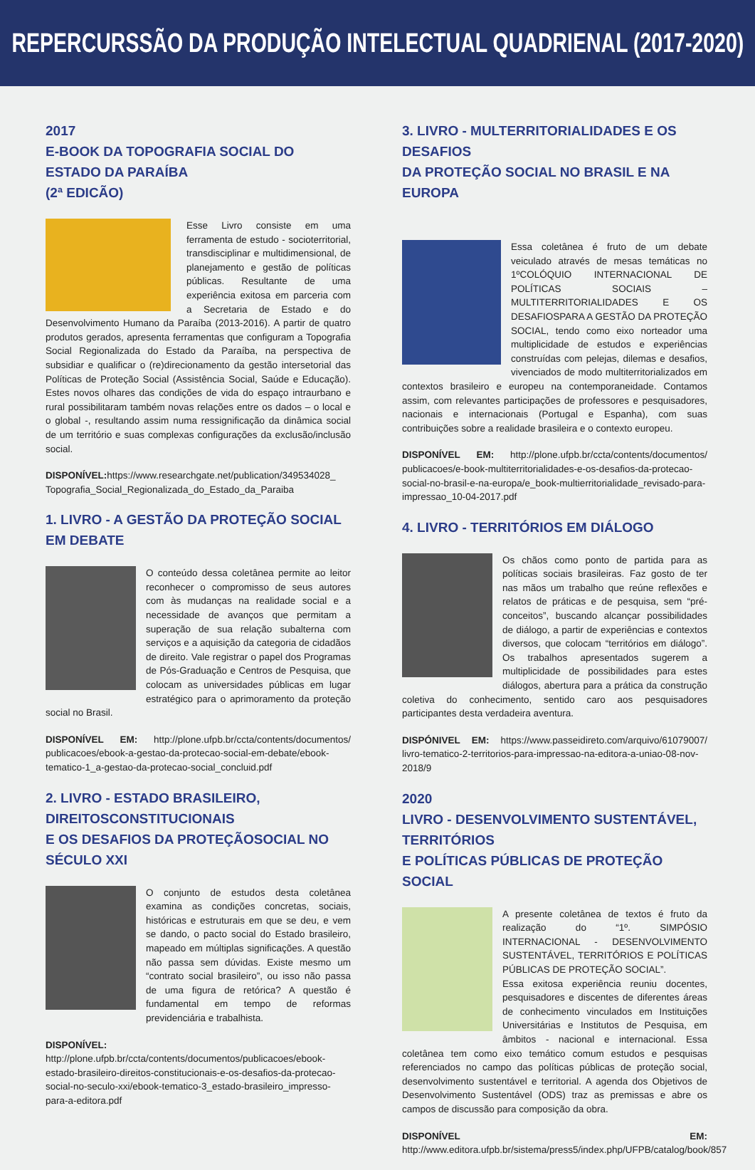REPERCURSSÃO DA PRODUÇÃO INTELECTUAL QUADRIENAL (2017-2020)
2017
E-BOOK DA TOPOGRAFIA SOCIAL DO ESTADO DA PARAÍBA
(2ª EDICÃO)
Esse Livro consiste em uma ferramenta de estudo - socioterritorial, transdisciplinar e multidimensional, de planejamento e gestão de políticas públicas. Resultante de uma experiência exitosa em parceria com a Secretaria de Estado e do Desenvolvimento Humano da Paraíba (2013-2016). A partir de quatro produtos gerados, apresenta ferramentas que configuram a Topografia Social Regionalizada do Estado da Paraíba, na perspectiva de subsidiar e qualificar o (re)direcionamento da gestão intersetorial das Políticas de Proteção Social (Assistência Social, Saúde e Educação). Estes novos olhares das condições de vida do espaço intraurbano e rural possibilitaram também novas relações entre os dados – o local e o global -, resultando assim numa ressignificação da dinâmica social de um território e suas complexas configurações da exclusão/inclusão social.
DISPONÍVEL: https://www.researchgate.net/publication/349534028_ Topografia_Social_Regionalizada_do_Estado_da_Paraiba
1. LIVRO - A GESTÃO DA PROTEÇÃO SOCIAL EM DEBATE
O conteúdo dessa coletânea permite ao leitor reconhecer o compromisso de seus autores com às mudanças na realidade social e a necessidade de avanços que permitam a superação de sua relação subalterna com serviços e a aquisição da categoria de cidadãos de direito. Vale registrar o papel dos Programas de Pós-Graduação e Centros de Pesquisa, que colocam as universidades públicas em lugar estratégico para o aprimoramento da proteção social no Brasil.
DISPONÍVEL EM: http://plone.ufpb.br/ccta/contents/documentos/ publicacoes/ebook-a-gestao-da-protecao-social-em-debate/ebook-tematico-1_a-gestao-da-protecao-social_concluid.pdf
2. LIVRO - ESTADO BRASILEIRO, DIREITOSCONSTITUCIONAIS
E OS DESAFIOS DA PROTEÇÃOSOCIAL NO SÉCULO XXI
O conjunto de estudos desta coletânea examina as condições concretas, sociais, históricas e estruturais em que se deu, e vem se dando, o pacto social do Estado brasileiro, mapeado em múltiplas significações. A questão não passa sem dúvidas. Existe mesmo um “contrato social brasileiro”, ou isso não passa de uma figura de retórica? A questão é fundamental em tempo de reformas previdenciária e trabalhista.
DISPONÍVEL: http://plone.ufpb.br/ccta/contents/documentos/publicacoes/ebook-estado-brasileiro-direitos-constitucionais-e-os-desafios-da-protecao-social-no-seculo-xxi/ebook-tematico-3_estado-brasileiro_impresso-para-a-editora.pdf
3. LIVRO - MULTERRITORIALIDADES E OS DESAFIOS
DA PROTEÇÃO SOCIAL NO BRASIL E NA EUROPA
Essa coletânea é fruto de um debate veiculado através de mesas temáticas no 1ºCOLÓQUIO INTERNACIONAL DE POLÍTICAS SOCIAIS – MULTITERRITORIALIDADES E OS DESAFIOSPARA A GESTÃO DA PROTEÇÃO SOCIAL, tendo como eixo norteador uma multiplicidade de estudos e experiências construídas com pelejas, dilemas e desafios, vivenciados de modo multiterritorializados em contextos brasileiro e europeu na contemporaneidade. Contamos assim, com relevantes participações de professores e pesquisadores, nacionais e internacionais (Portugal e Espanha), com suas contribuições sobre a realidade brasileira e o contexto europeu.
DISPONÍVEL EM: http://plone.ufpb.br/ccta/contents/documentos/ publicacoes/e-book-multiterritorialidades-e-os-desafios-da-protecao-social-no-brasil-e-na-europa/e_book-multierritorialidade_revisado-para-impressao_10-04-2017.pdf
4. LIVRO - TERRITÓRIOS EM DIÁLOGO
Os chãos como ponto de partida para as políticas sociais brasileiras. Faz gosto de ter nas mãos um trabalho que reúne reflexões e relatos de práticas e de pesquisa, sem “pré-conceitos”, buscando alcançar possibilidades de diálogo, a partir de experiências e contextos diversos, que colocam “territórios em diálogo”. Os trabalhos apresentados sugerem a multiplicidade de possibilidades para estes diálogos, abertura para a prática da construção coletiva do conhecimento, sentido caro aos pesquisadores participantes desta verdadeira aventura.
DISPÓNIVEL EM: https://www.passeidireto.com/arquivo/61079007/ livro-tematico-2-territorios-para-impressao-na-editora-a-uniao-08-nov-2018/9
2020
LIVRO - DESENVOLVIMENTO SUSTENTÁVEL, TERRITÓRIOS
E POLÍTICAS PÚBLICAS DE PROTEÇÃO SOCIAL
A presente coletânea de textos é fruto da realização do “1º. SIMPÓSIO INTERNACIONAL - DESENVOLVIMENTO SUSTENTÁVEL, TERRITÓRIOS E POLÍTICAS PÚBLICAS DE PROTEÇÃO SOCIAL”.
Essa exitosa experiência reuniu docentes, pesquisadores e discentes de diferentes áreas de conhecimento vinculados em Instituições Universitárias e Institutos de Pesquisa, em âmbitos - nacional e internacional. Essa coletânea tem como eixo temático comum estudos e pesquisas referenciados no campo das políticas públicas de proteção social, desenvolvimento sustentável e territorial. A agenda dos Objetivos de Desenvolvimento Sustentável (ODS) traz as premissas e abre os campos de discussão para composição da obra.
DISPONÍVEL EM: http://www.editora.ufpb.br/sistema/press5/index.php/UFPB/catalog/book/857